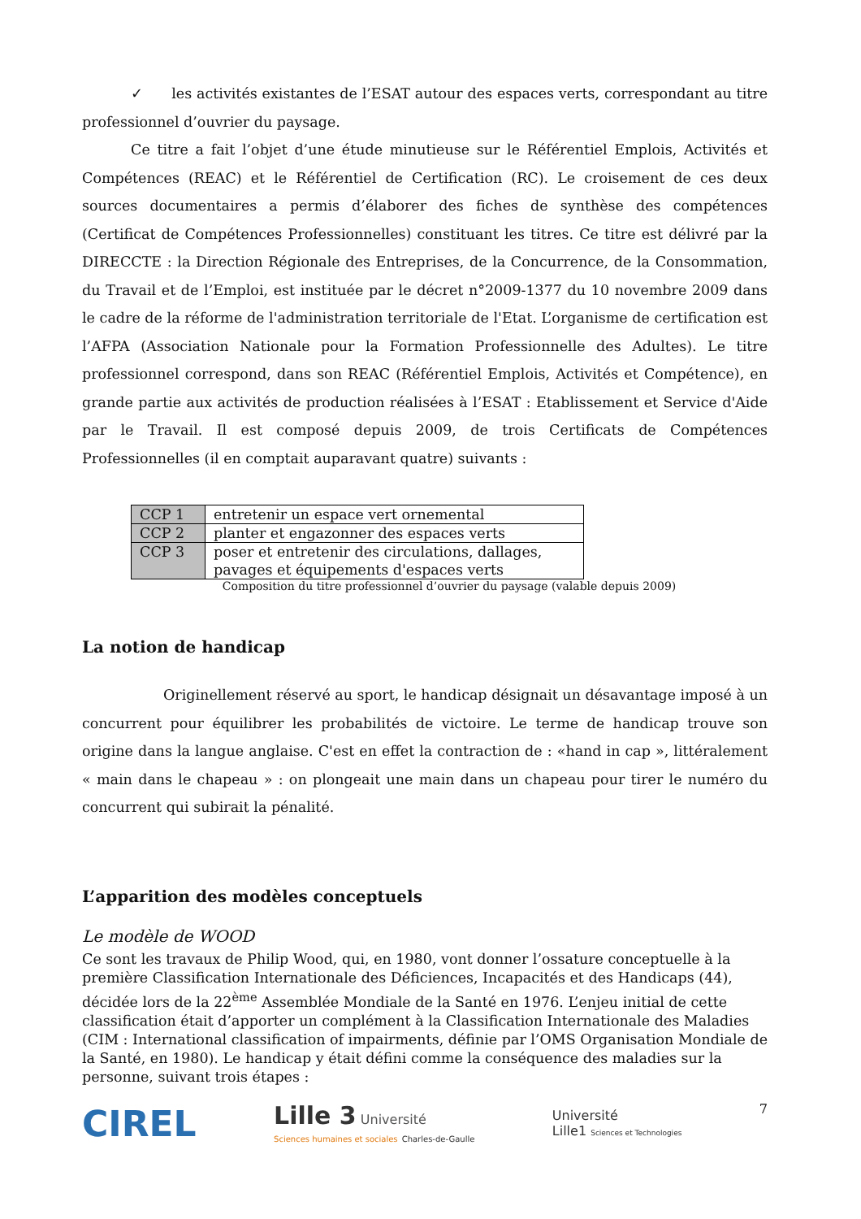✓ les activités existantes de l’ESAT autour des espaces verts, correspondant au titre professionnel d’ouvrier du paysage.
Ce titre a fait l’objet d’une étude minutieuse sur le Référentiel Emplois, Activités et Compétences (REAC) et le Référentiel de Certification (RC). Le croisement de ces deux sources documentaires a permis d’élaborer des fiches de synthèse des compétences (Certificat de Compétences Professionnelles) constituant les titres. Ce titre est délivré par la DIRECCTE : la Direction Régionale des Entreprises, de la Concurrence, de la Consommation, du Travail et de l’Emploi, est instituée par le décret n°2009-1377 du 10 novembre 2009 dans le cadre de la réforme de l'administration territoriale de l'Etat. L’organisme de certification est l’AFPA (Association Nationale pour la Formation Professionnelle des Adultes). Le titre professionnel correspond, dans son REAC (Référentiel Emplois, Activités et Compétence), en grande partie aux activités de production réalisées à l’ESAT : Etablissement et Service d'Aide par le Travail. Il est composé depuis 2009, de trois Certificats de Compétences Professionnelles (il en comptait auparavant quatre) suivants :
| CCP 1 | entretenir un espace vert ornemental |
| CCP 2 | planter et engazonner des espaces verts |
| CCP 3 | poser et entretenir des circulations, dallages, pavages et équipements d'espaces verts |
Composition du titre professionnel d’ouvrier du paysage (valable depuis 2009)
La notion de handicap
Originellement réservé au sport, le handicap désignait un désavantage imposé à un concurrent pour équilibrer les probabilités de victoire. Le terme de handicap trouve son origine dans la langue anglaise. C'est en effet la contraction de : «hand in cap », littéralement « main dans le chapeau » : on plongeait une main dans un chapeau pour tirer le numéro du concurrent qui subirait la pénalité.
L’apparition des modèles conceptuels
Le modèle de WOOD
Ce sont les travaux de Philip Wood, qui, en 1980, vont donner l’ossature conceptuelle à la première Classification Internationale des Déficiences, Incapacités et des Handicaps (44), décidée lors de la 22<sup>ème</sup> Assemblée Mondiale de la Santé en 1976. L’enjeu initial de cette classification était d’apporter un complément à la Classification Internationale des Maladies (CIM : International classification of impairments, définie par l’OMS Organisation Mondiale de la Santé, en 1980). Le handicap y était défini comme la conséquence des maladies sur la personne, suivant trois étapes :
CIREL Lille 3 Université
Sciences humaines et sociales Charles-de-Gaulle Université
Lille1 Sciences et Technologies 7